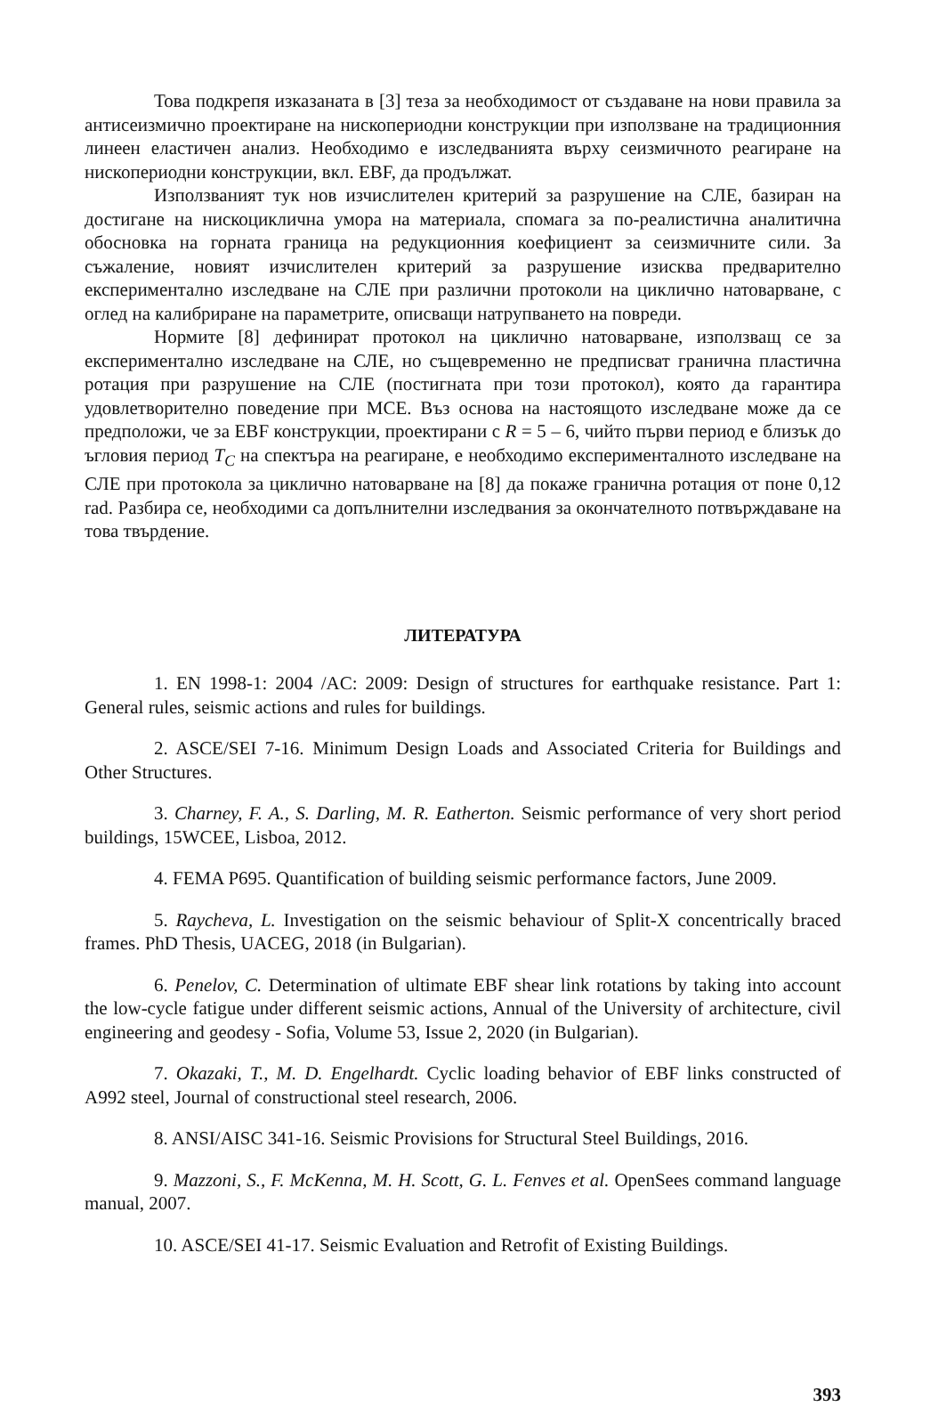Това подкрепя изказаната в [3] теза за необходимост от създаване на нови правила за антисеизмично проектиране на нископериодни конструкции при използване на традиционния линеен еластичен анализ. Необходимо е изследванията върху сеизмичното реагиране на нископериодни конструкции, вкл. EBF, да продължат.
Използваният тук нов изчислителен критерий за разрушение на СЛЕ, базиран на достигане на нискоциклична умора на материала, спомага за по-реалистична аналитична обосновка на горната граница на редукционния коефициент за сеизмичните сили. За съжаление, новият изчислителен критерий за разрушение изисква предварително експериментално изследване на СЛЕ при различни протоколи на циклично натоварване, с оглед на калибриране на параметрите, описващи натрупването на повреди.
Нормите [8] дефинират протокол на циклично натоварване, използващ се за експериментално изследване на СЛЕ, но същевременно не предписват гранична пластична ротация при разрушение на СЛЕ (постигната при този протокол), която да гарантира удовлетворително поведение при MCE. Въз основа на настоящото изследване може да се предположи, че за EBF конструкции, проектирани с R = 5 – 6, чийто първи период е близък до ъгловия период T<sub>C</sub> на спектъра на реагиране, е необходимо експерименталното изследване на СЛЕ при протокола за циклично натоварване на [8] да покаже гранична ротация от поне 0,12 rad. Разбира се, необходими са допълнителни изследвания за окончателното потвърждаване на това твърдение.
ЛИТЕРАТУРА
1. EN 1998-1: 2004 /AC: 2009: Design of structures for earthquake resistance. Part 1: General rules, seismic actions and rules for buildings.
2. ASCE/SEI 7-16. Minimum Design Loads and Associated Criteria for Buildings and Other Structures.
3. Charney, F. A., S. Darling, M. R. Eatherton. Seismic performance of very short period buildings, 15WCEE, Lisboa, 2012.
4. FEMA P695. Quantification of building seismic performance factors, June 2009.
5. Raycheva, L. Investigation on the seismic behaviour of Split-X concentrically braced frames. PhD Thesis, UACEG, 2018 (in Bulgarian).
6. Penelov, C. Determination of ultimate EBF shear link rotations by taking into account the low-cycle fatigue under different seismic actions, Annual of the University of architecture, civil engineering and geodesy - Sofia, Volume 53, Issue 2, 2020 (in Bulgarian).
7. Okazaki, T., M. D. Engelhardt. Cyclic loading behavior of EBF links constructed of A992 steel, Journal of constructional steel research, 2006.
8. ANSI/AISC 341-16. Seismic Provisions for Structural Steel Buildings, 2016.
9. Mazzoni, S., F. McKenna, M. H. Scott, G. L. Fenves et al. OpenSees command language manual, 2007.
10. ASCE/SEI 41-17. Seismic Evaluation and Retrofit of Existing Buildings.
393